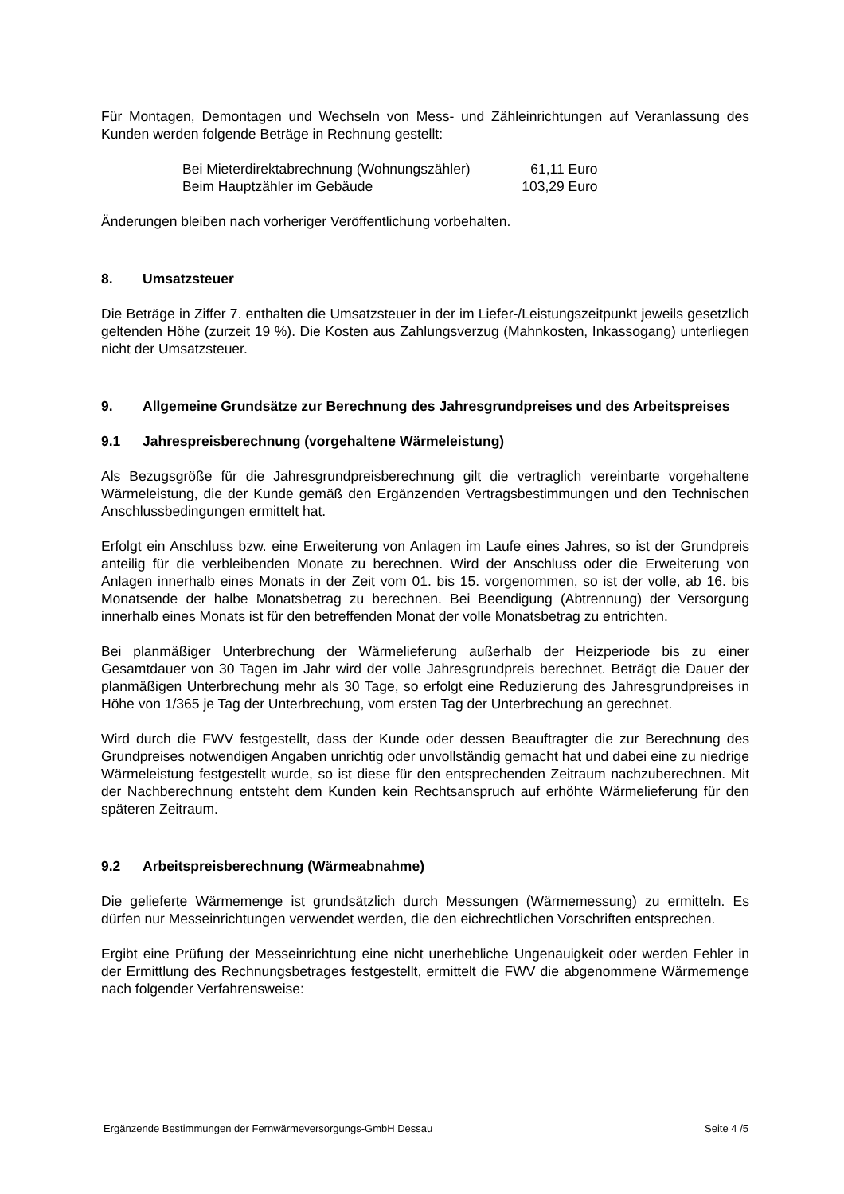Für Montagen, Demontagen und Wechseln von Mess- und Zähleinrichtungen auf Veranlassung des Kunden werden folgende Beträge in Rechnung gestellt:
| Bei Mieterdirektabrechnung (Wohnungszähler) | 61,11 Euro |
| Beim Hauptzähler im Gebäude | 103,29 Euro |
Änderungen bleiben nach vorheriger Veröffentlichung vorbehalten.
8. Umsatzsteuer
Die Beträge in Ziffer 7. enthalten die Umsatzsteuer in der im Liefer-/Leistungszeitpunkt jeweils gesetzlich geltenden Höhe (zurzeit 19 %). Die Kosten aus Zahlungsverzug (Mahnkosten, Inkassogang) unterliegen nicht der Umsatzsteuer.
9. Allgemeine Grundsätze zur Berechnung des Jahresgrundpreises und des Arbeitspreises
9.1 Jahrespreisberechnung (vorgehaltene Wärmeleistung)
Als Bezugsgröße für die Jahresgrundpreisberechnung gilt die vertraglich vereinbarte vorgehaltene Wärmeleistung, die der Kunde gemäß den Ergänzenden Vertragsbestimmungen und den Technischen Anschlussbedingungen ermittelt hat.
Erfolgt ein Anschluss bzw. eine Erweiterung von Anlagen im Laufe eines Jahres, so ist der Grundpreis anteilig für die verbleibenden Monate zu berechnen. Wird der Anschluss oder die Erweiterung von Anlagen innerhalb eines Monats in der Zeit vom 01. bis 15. vorgenommen, so ist der volle, ab 16. bis Monatsende der halbe Monatsbetrag zu berechnen. Bei Beendigung (Abtrennung) der Versorgung innerhalb eines Monats ist für den betreffenden Monat der volle Monatsbetrag zu entrichten.
Bei planmäßiger Unterbrechung der Wärmelieferung außerhalb der Heizperiode bis zu einer Gesamtdauer von 30 Tagen im Jahr wird der volle Jahresgrundpreis berechnet. Beträgt die Dauer der planmäßigen Unterbrechung mehr als 30 Tage, so erfolgt eine Reduzierung des Jahresgrundpreises in Höhe von 1/365 je Tag der Unterbrechung, vom ersten Tag der Unterbrechung an gerechnet.
Wird durch die FWV festgestellt, dass der Kunde oder dessen Beauftragter die zur Berechnung des Grundpreises notwendigen Angaben unrichtig oder unvollständig gemacht hat und dabei eine zu niedrige Wärmeleistung festgestellt wurde, so ist diese für den entsprechenden Zeitraum nachzuberechnen. Mit der Nachberechnung entsteht dem Kunden kein Rechtsanspruch auf erhöhte Wärmelieferung für den späteren Zeitraum.
9.2 Arbeitspreisberechnung (Wärmeabnahme)
Die gelieferte Wärmemenge ist grundsätzlich durch Messungen (Wärmemessung) zu ermitteln. Es dürfen nur Messeinrichtungen verwendet werden, die den eichrechtlichen Vorschriften entsprechen.
Ergibt eine Prüfung der Messeinrichtung eine nicht unerhebliche Ungenauigkeit oder werden Fehler in der Ermittlung des Rechnungsbetrages festgestellt, ermittelt die FWV die abgenommene Wärmemenge nach folgender Verfahrensweise:
Ergänzende Bestimmungen der Fernwärmeversorgungs-GmbH Dessau Seite 4 /5